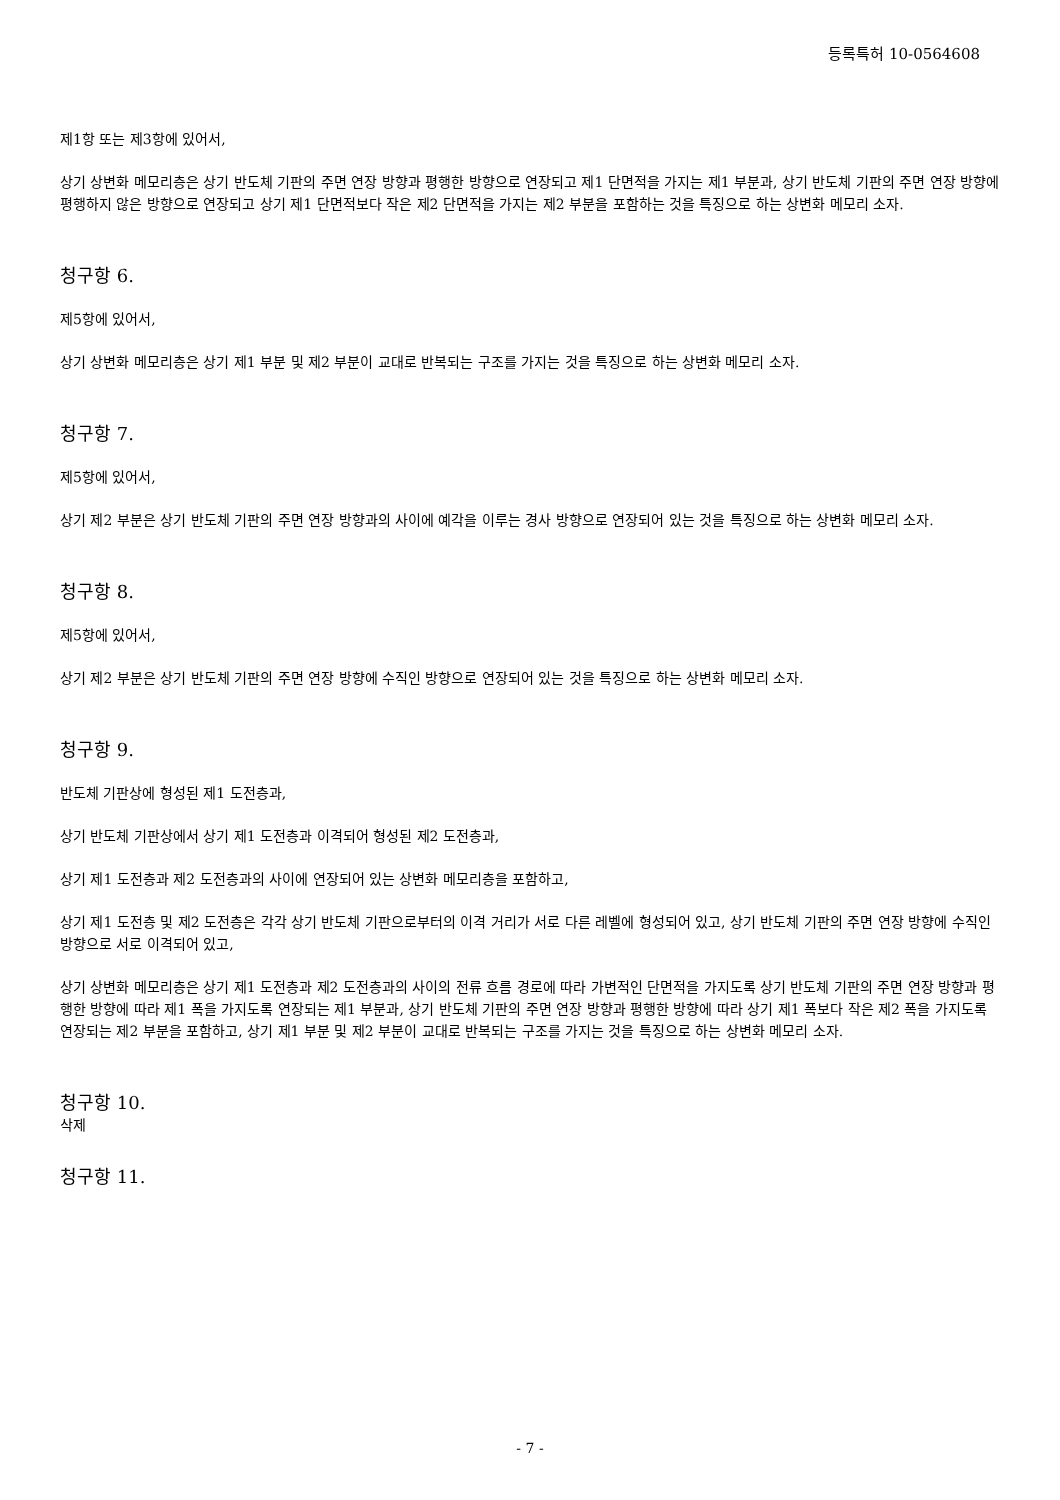등록특허 10-0564608
제1항 또는 제3항에 있어서,
상기 상변화 메모리층은 상기 반도체 기판의 주면 연장 방향과 평행한 방향으로 연장되고 제1 단면적을 가지는 제1 부분과, 상기 반도체 기판의 주면 연장 방향에 평행하지 않은 방향으로 연장되고 상기 제1 단면적보다 작은 제2 단면적을 가지는 제2 부분을 포함하는 것을 특징으로 하는 상변화 메모리 소자.
청구항 6.
제5항에 있어서,
상기 상변화 메모리층은 상기 제1 부분 및 제2 부분이 교대로 반복되는 구조를 가지는 것을 특징으로 하는 상변화 메모리 소자.
청구항 7.
제5항에 있어서,
상기 제2 부분은 상기 반도체 기판의 주면 연장 방향과의 사이에 예각을 이루는 경사 방향으로 연장되어 있는 것을 특징으로 하는 상변화 메모리 소자.
청구항 8.
제5항에 있어서,
상기 제2 부분은 상기 반도체 기판의 주면 연장 방향에 수직인 방향으로 연장되어 있는 것을 특징으로 하는 상변화 메모리 소자.
청구항 9.
반도체 기판상에 형성된 제1 도전층과,
상기 반도체 기판상에서 상기 제1 도전층과 이격되어 형성된 제2 도전층과,
상기 제1 도전층과 제2 도전층과의 사이에 연장되어 있는 상변화 메모리층을 포함하고,
상기 제1 도전층 및 제2 도전층은 각각 상기 반도체 기판으로부터의 이격 거리가 서로 다른 레벨에 형성되어 있고, 상기 반도체 기판의 주면 연장 방향에 수직인 방향으로 서로 이격되어 있고,
상기 상변화 메모리층은 상기 제1 도전층과 제2 도전층과의 사이의 전류 흐름 경로에 따라 가변적인 단면적을 가지도록 상기 반도체 기판의 주면 연장 방향과 평행한 방향에 따라 제1 폭을 가지도록 연장되는 제1 부분과, 상기 반도체 기판의 주면 연장 방향과 평행한 방향에 따라 상기 제1 폭보다 작은 제2 폭을 가지도록 연장되는 제2 부분을 포함하고, 상기 제1 부분 및 제2 부분이 교대로 반복되는 구조를 가지는 것을 특징으로 하는 상변화 메모리 소자.
청구항 10.
삭제
청구항 11.
- 7 -